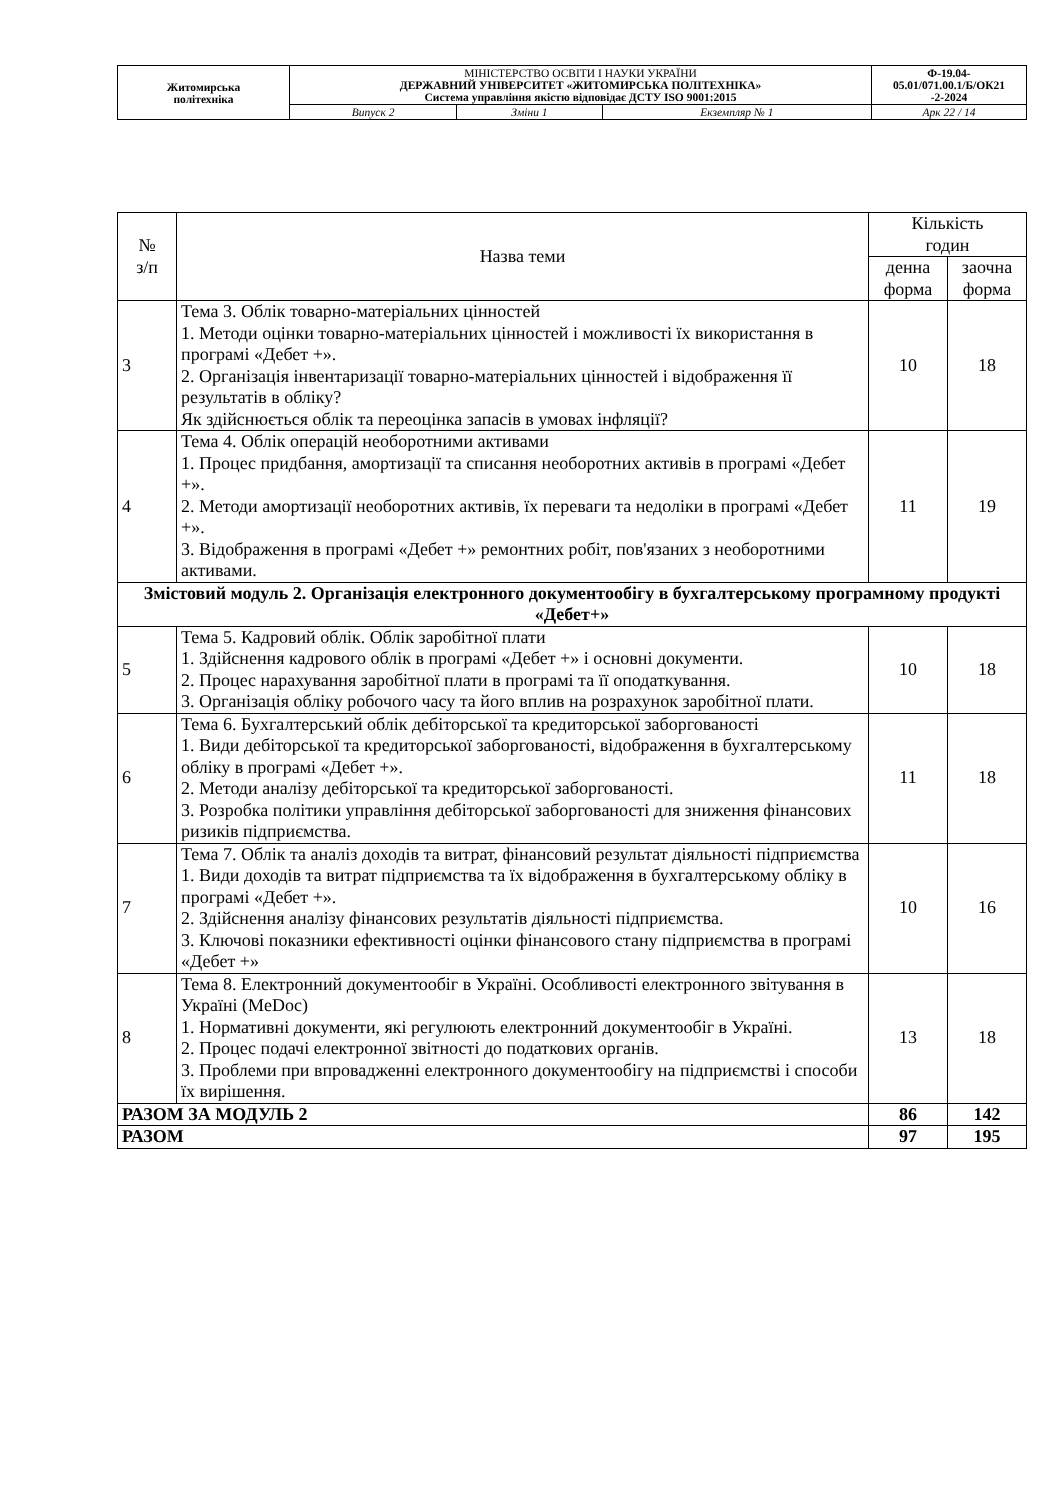| Житомирська політехніка | МІНІСТЕРСТВО ОСВІТИ І НАУКИ УКРАЇНИ ДЕРЖАВНИЙ УНІВЕРСИТЕТ «ЖИТОМИРСЬКА ПОЛІТЕХНІКА» Система управління якістю відповідає ДСТУ ISO 9001:2015 | | | Ф-19.04- 05.01/071.00.1/Б/ОК21 -2-2024 |
| | Випуск 2 | Зміни 1 | Екземпляр № 1 | Арк 22 / 14 |
| № з/п | Назва теми | Кількість годин | |
| --- | --- | --- | --- |
| | | денна форма | заочна форма |
| 3 | Тема 3. Облік товарно-матеріальних цінностей 1. Методи оцінки товарно-матеріальних цінностей і можливості їх використання в програмі «Дебет +». 2. Організація інвентаризації товарно-матеріальних цінностей і відображення її результатів в обліку? Як здійснюється облік та переоцінка запасів в умовах інфляції? | 10 | 18 |
| 4 | Тема 4. Облік операцій необоротними активами 1. Процес придбання, амортизації та списання необоротних активів в програмі «Дебет +». 2. Методи амортизації необоротних активів, їх переваги та недоліки в програмі «Дебет +». 3. Відображення в програмі «Дебет +» ремонтних робіт, пов'язаних з необоротними активами. | 11 | 19 |
| Змістовий модуль 2. Організація електронного документообігу в бухгалтерському програмному продукті «Дебет+» | | | |
| 5 | Тема 5. Кадровий облік. Облік заробітної плати 1. Здійснення кадрового облік в програмі «Дебет +» і основні документи. 2. Процес нарахування заробітної плати в програмі та її оподаткування. 3. Організація обліку робочого часу та його вплив на розрахунок заробітної плати. | 10 | 18 |
| 6 | Тема 6. Бухгалтерський облік дебіторської та кредиторської заборгованості 1. Види дебіторської та кредиторської заборгованості, відображення в бухгалтерському обліку в програмі «Дебет +». 2. Методи аналізу дебіторської та кредиторської заборгованості. 3. Розробка політики управління дебіторської заборгованості для зниження фінансових ризиків підприємства. | 11 | 18 |
| 7 | Тема 7. Облік та аналіз доходів та витрат, фінансовий результат діяльності підприємства 1. Види доходів та витрат підприємства та їх відображення в бухгалтерському обліку в програмі «Дебет +». 2. Здійснення аналізу фінансових результатів діяльності підприємства. 3. Ключові показники ефективності оцінки фінансового стану підприємства в програмі «Дебет +» | 10 | 16 |
| 8 | Тема 8. Електронний документообіг в Україні. Особливості електронного звітування в Україні (MeDoc) 1. Нормативні документи, які регулюють електронний документообіг в Україні. 2. Процес подачі електронної звітності до податкових органів. 3. Проблеми при впровадженні електронного документообігу на підприємстві і способи їх вирішення. | 13 | 18 |
| РАЗОМ ЗА МОДУЛЬ 2 | | 86 | 142 |
| РАЗОМ | | 97 | 195 |